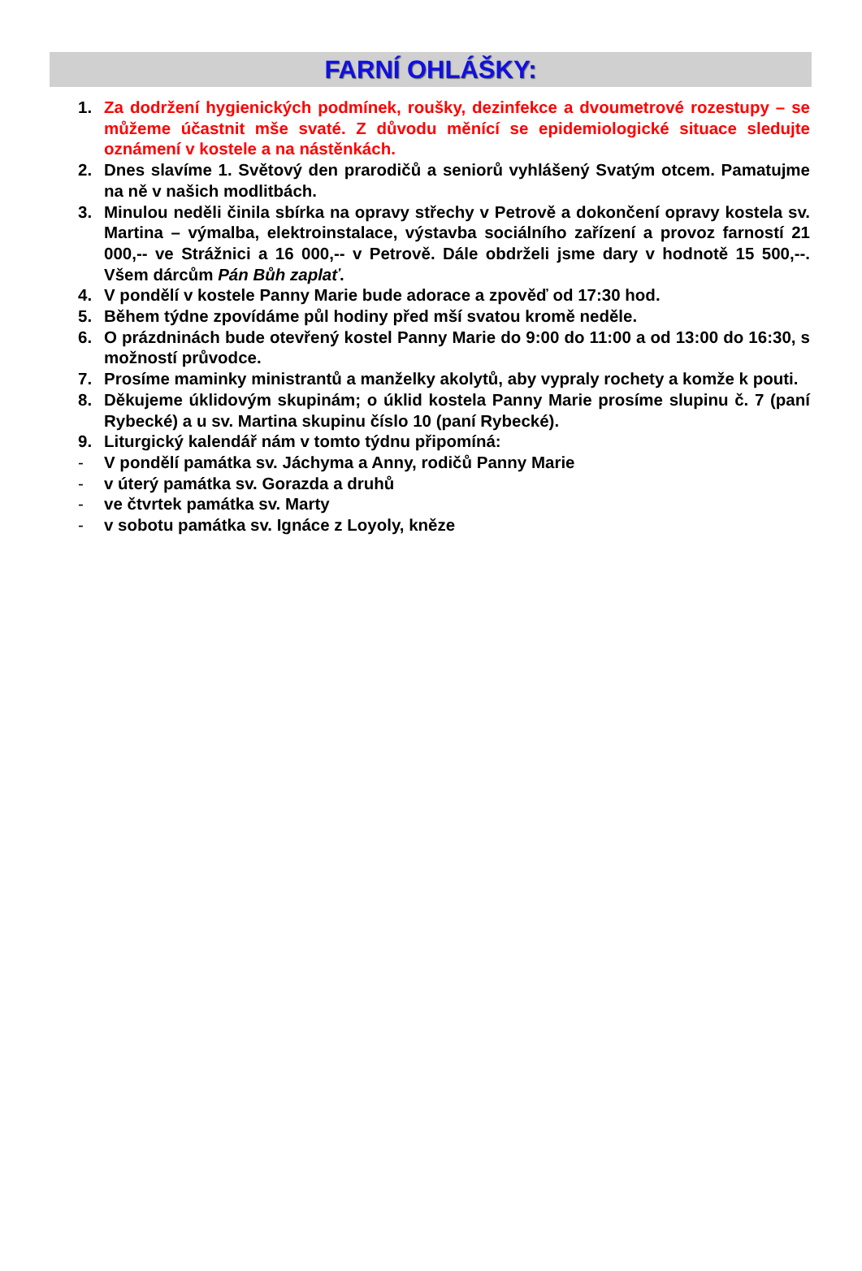FARNÍ OHLÁŠKY:
1. Za dodržení hygienických podmínek, roušky, dezinfekce a dvoumetrové rozestupy – se můžeme účastnit mše svaté. Z důvodu měnící se epidemiologické situace sledujte oznámení v kostele a na nástěnkách.
2. Dnes slavíme 1. Světový den prarodičů a seniorů vyhlášený Svatým otcem. Pamatujme na ně v našich modlitbách.
3. Minulou neděli činila sbírka na opravy střechy v Petrově a dokončení opravy kostela sv. Martina – výmalba, elektroinstalace, výstavba sociálního zařízení a provoz farností 21 000,-- ve Strážnici a 16 000,-- v Petrově. Dále obdrželi jsme dary v hodnotě 15 500,--. Všem dárcům Pán Bůh zaplať.
4. V pondělí v kostele Panny Marie bude adorace a zpověď od 17:30 hod.
5. Během týdne zpovídáme půl hodiny před mší svatou kromě neděle.
6. O prázdninách bude otevřený kostel Panny Marie do 9:00 do 11:00 a od 13:00 do 16:30, s možností průvodce.
7. Prosíme maminky ministrantů a manželky akolytů, aby vypraly rochety a komže k pouti.
8. Děkujeme úklidovým skupinám; o úklid kostela Panny Marie prosíme slupinu č. 7 (paní Rybecké) a u sv. Martina skupinu číslo 10 (paní Rybecké).
9. Liturgický kalendář nám v tomto týdnu připomíná:
- V pondělí památka sv. Jáchyma a Anny, rodičů Panny Marie
- v úterý památka sv. Gorazda a druhů
- ve čtvrtek památka sv. Marty
- v sobotu památka sv. Ignáce z Loyoly, kněze